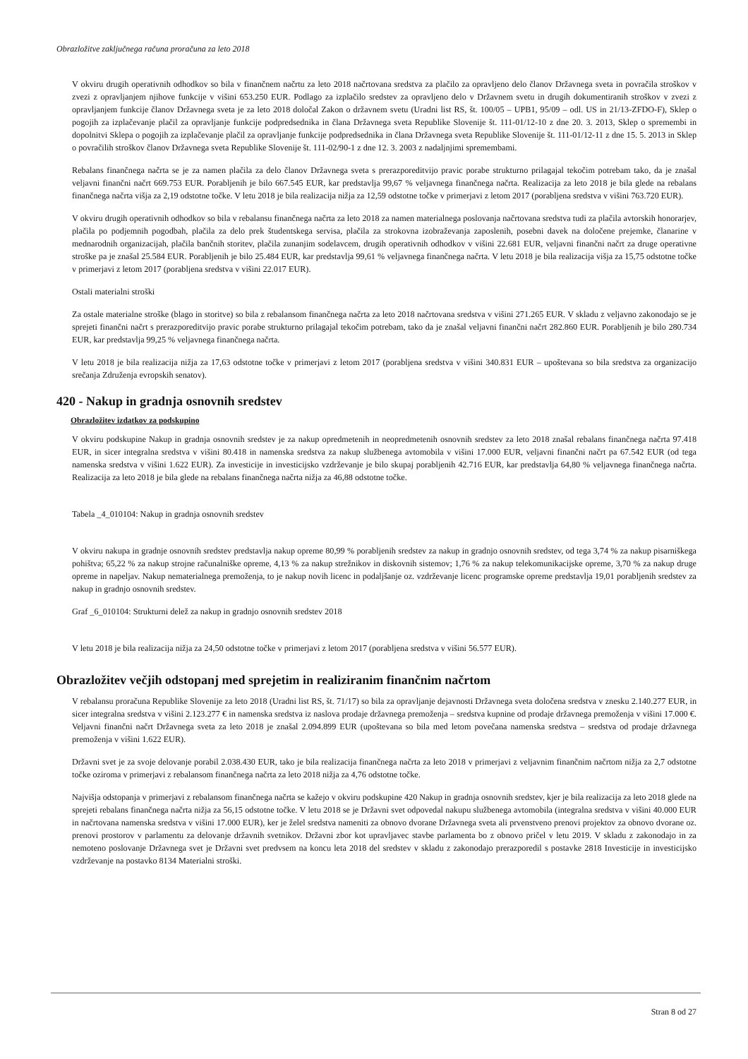Obrazložitve zaključnega računa proračuna za leto 2018
V okviru drugih operativnih odhodkov so bila v finančnem načrtu za leto 2018 načrtovana sredstva za plačilo za opravljeno delo članov Državnega sveta in povračila stroškov v zvezi z opravljanjem njihove funkcije v višini 653.250 EUR. Podlago za izplačilo sredstev za opravljeno delo v Državnem svetu in drugih dokumentiranih stroškov v zvezi z opravljanjem funkcije članov Državnega sveta je za leto 2018 določal Zakon o državnem svetu (Uradni list RS, št. 100/05 – UPB1, 95/09 – odl. US in 21/13-ZFDO-F), Sklep o pogojih za izplačevanje plačil za opravljanje funkcije podpredsednika in člana Državnega sveta Republike Slovenije št. 111-01/12-10 z dne 20. 3. 2013, Sklep o spremembi in dopolnitvi Sklepa o pogojih za izplačevanje plačil za opravljanje funkcije podpredsednika in člana Državnega sveta Republike Slovenije št. 111-01/12-11 z dne 15. 5. 2013 in Sklep o povračilih stroškov članov Državnega sveta Republike Slovenije št. 111-02/90-1 z dne 12. 3. 2003 z nadaljnjimi spremembami.
Rebalans finančnega načrta se je za namen plačila za delo članov Državnega sveta s prerazporeditvijo pravic porabe strukturno prilagajal tekočim potrebam tako, da je znašal veljavni finančni načrt 669.753 EUR. Porabljenih je bilo 667.545 EUR, kar predstavlja 99,67 % veljavnega finančnega načrta. Realizacija za leto 2018 je bila glede na rebalans finančnega načrta višja za 2,19 odstotne točke. V letu 2018 je bila realizacija nižja za 12,59 odstotne točke v primerjavi z letom 2017 (porabljena sredstva v višini 763.720 EUR).
V okviru drugih operativnih odhodkov so bila v rebalansu finančnega načrta za leto 2018 za namen materialnega poslovanja načrtovana sredstva tudi za plačila avtorskih honorarjev, plačila po podjemnih pogodbah, plačila za delo prek študentskega servisa, plačila za strokovna izobraževanja zaposlenih, posebni davek na določene prejemke, članarine v mednarodnih organizacijah, plačila bančnih storitev, plačila zunanjim sodelavcem, drugih operativnih odhodkov v višini 22.681 EUR, veljavni finančni načrt za druge operativne stroške pa je znašal 25.584 EUR. Porabljenih je bilo 25.484 EUR, kar predstavlja 99,61 % veljavnega finančnega načrta. V letu 2018 je bila realizacija višja za 15,75 odstotne točke v primerjavi z letom 2017 (porabljena sredstva v višini 22.017 EUR).
Ostali materialni stroški
Za ostale materialne stroške (blago in storitve) so bila z rebalansom finančnega načrta za leto 2018 načrtovana sredstva v višini 271.265 EUR. V skladu z veljavno zakonodajo se je sprejeti finančni načrt s prerazporeditvijo pravic porabe strukturno prilagajal tekočim potrebam, tako da je znašal veljavni finančni načrt 282.860 EUR. Porabljenih je bilo 280.734 EUR, kar predstavlja 99,25 % veljavnega finančnega načrta.
V letu 2018 je bila realizacija nižja za 17,63 odstotne točke v primerjavi z letom 2017 (porabljena sredstva v višini 340.831 EUR – upoštevana so bila sredstva za organizacijo srečanja Združenja evropskih senatov).
420 - Nakup in gradnja osnovnih sredstev
Obrazložitev izdatkov za podskupino
V okviru podskupine Nakup in gradnja osnovnih sredstev je za nakup opredmetenih in neopredmetenih osnovnih sredstev za leto 2018 znašal rebalans finančnega načrta 97.418 EUR, in sicer integralna sredstva v višini 80.418 in namenska sredstva za nakup službenega avtomobila v višini 17.000 EUR, veljavni finančni načrt pa 67.542 EUR (od tega namenska sredstva v višini 1.622 EUR). Za investicije in investicijsko vzdrževanje je bilo skupaj porabljenih 42.716 EUR, kar predstavlja 64,80 % veljavnega finančnega načrta. Realizacija za leto 2018 je bila glede na rebalans finančnega načrta nižja za 46,88 odstotne točke.
Tabela _4_010104: Nakup in gradnja osnovnih sredstev
V okviru nakupa in gradnje osnovnih sredstev predstavlja nakup opreme 80,99 % porabljenih sredstev za nakup in gradnjo osnovnih sredstev, od tega 3,74 % za nakup pisarniškega pohištva; 65,22 % za nakup strojne računalniške opreme, 4,13 % za nakup strežnikov in diskovnih sistemov; 1,76 % za nakup telekomunikacijske opreme, 3,70 % za nakup druge opreme in napeljav. Nakup nematerialnega premoženja, to je nakup novih licenc in podaljšanje oz. vzdrževanje licenc programske opreme predstavlja 19,01 porabljenih sredstev za nakup in gradnjo osnovnih sredstev.
Graf _6_010104: Strukturni delež za nakup in gradnjo osnovnih sredstev 2018
V letu 2018 je bila realizacija nižja za 24,50 odstotne točke v primerjavi z letom 2017 (porabljena sredstva v višini 56.577 EUR).
Obrazložitev večjih odstopanj med sprejetim in realiziranim finančnim načrtom
V rebalansu proračuna Republike Slovenije za leto 2018 (Uradni list RS, št. 71/17) so bila za opravljanje dejavnosti Državnega sveta določena sredstva v znesku 2.140.277 EUR, in sicer integralna sredstva v višini 2.123.277 € in namenska sredstva iz naslova prodaje državnega premoženja – sredstva kupnine od prodaje državnega premoženja v višini 17.000 €. Veljavni finančni načrt Državnega sveta za leto 2018 je znašal 2.094.899 EUR (upoštevana so bila med letom povečana namenska sredstva – sredstva od prodaje državnega premoženja v višini 1.622 EUR).
Državni svet je za svoje delovanje porabil 2.038.430 EUR, tako je bila realizacija finančnega načrta za leto 2018 v primerjavi z veljavnim finančnim načrtom nižja za 2,7 odstotne točke oziroma v primerjavi z rebalansom finančnega načrta za leto 2018 nižja za 4,76 odstotne točke.
Najvišja odstopanja v primerjavi z rebalansom finančnega načrta se kažejo v okviru podskupine 420 Nakup in gradnja osnovnih sredstev, kjer je bila realizacija za leto 2018 glede na sprejeti rebalans finančnega načrta nižja za 56,15 odstotne točke. V letu 2018 se je Državni svet odpovedal nakupu službenega avtomobila (integralna sredstva v višini 40.000 EUR in načrtovana namenska sredstva v višini 17.000 EUR), ker je želel sredstva nameniti za obnovo dvorane Državnega sveta ali prvenstveno prenovi projektov za obnovo dvorane oz. prenovi prostorov v parlamentu za delovanje državnih svetnikov. Državni zbor kot upravljavec stavbe parlamenta bo z obnovo pričel v letu 2019. V skladu z zakonodajo in za nemoteno poslovanje Državnega svet je Državni svet predvsem na koncu leta 2018 del sredstev v skladu z zakonodajo prerazporedil s postavke 2818 Investicije in investicijsko vzdrževanje na postavko 8134 Materialni stroški.
Stran 8 od 27